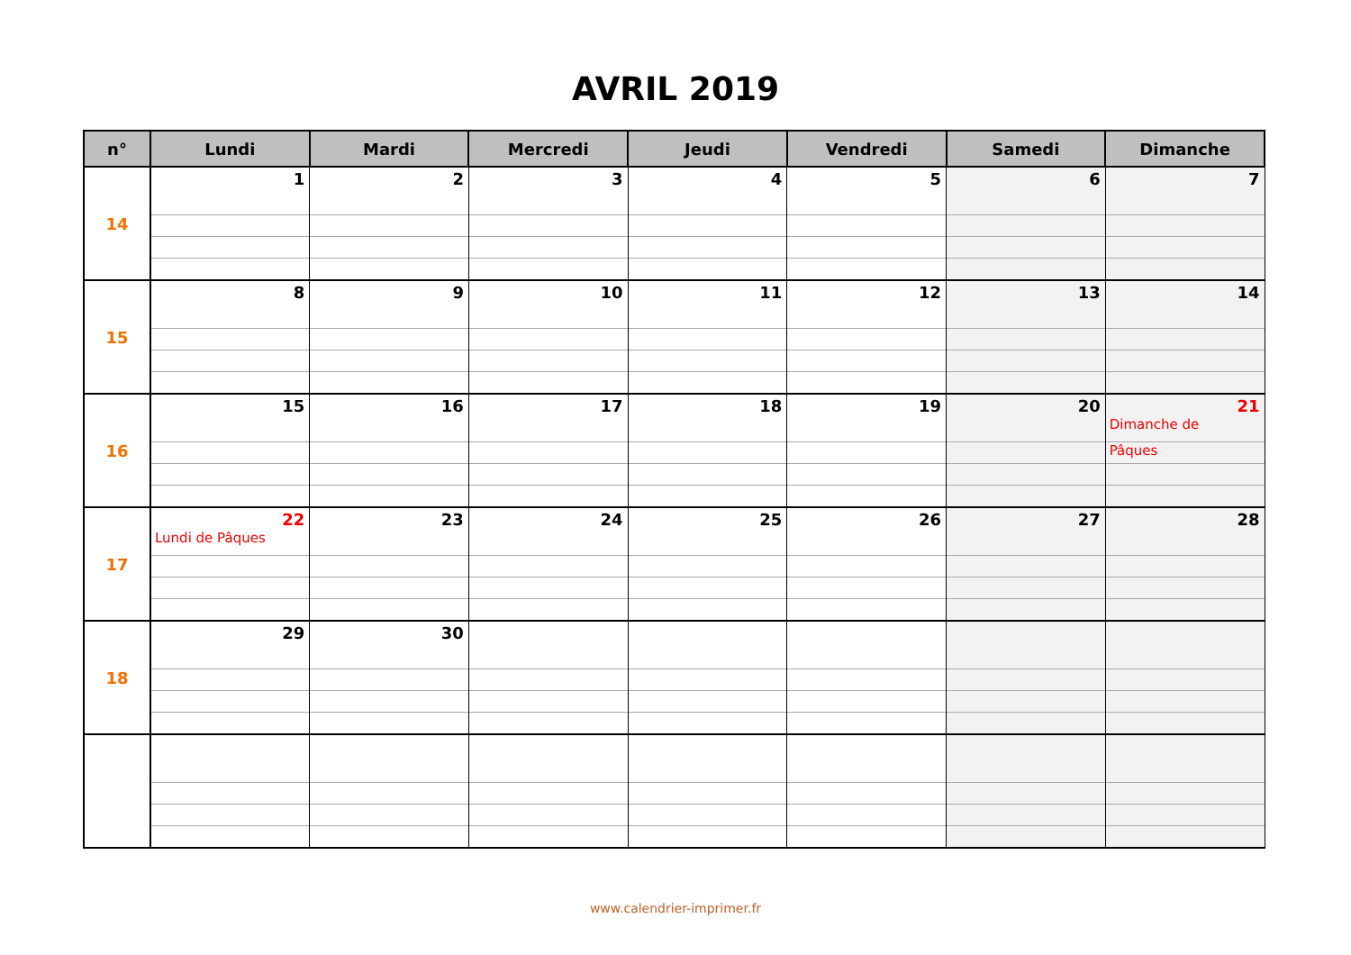AVRIL 2019
| n° | Lundi | Mardi | Mercredi | Jeudi | Vendredi | Samedi | Dimanche |
| --- | --- | --- | --- | --- | --- | --- | --- |
| 14 | 1 | 2 | 3 | 4 | 5 | 6 | 7 |
| 15 | 8 | 9 | 10 | 11 | 12 | 13 | 14 |
| 16 | 15 | 16 | 17 | 18 | 19 | 20 | 21 Dimanche de Pâques |
| 17 | 22 Lundi de Pâques | 23 | 24 | 25 | 26 | 27 | 28 |
| 18 | 29 | 30 | | | | | |
www.calendrier-imprimer.fr